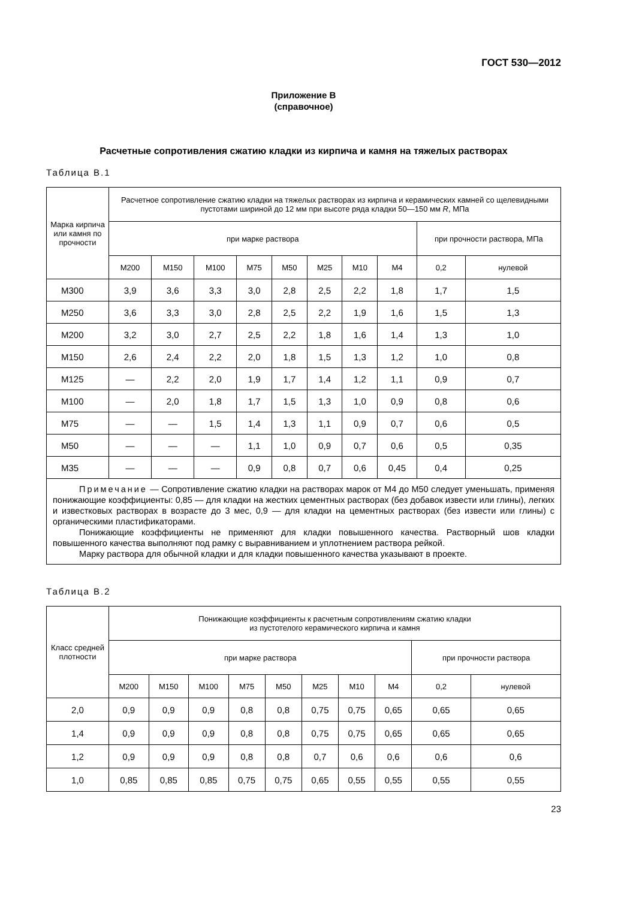ГОСТ 530—2012
Приложение В
(справочное)
Расчетные сопротивления сжатию кладки из кирпича и камня на тяжелых растворах
Таблица В.1
| Марка кирпича или камня по прочности | Расчетное сопротивление сжатию кладки на тяжелых растворах из кирпича и керамических камней со щеле­видными пустотами шириной до 12 мм при высоте ряда кладки 50—150 мм R , МПа | | | | | | | | | |
| --- | --- | --- | --- | --- | --- | --- | --- | --- | --- | --- |
| | при марке раствора | | | | | | | | при прочности раствора, МПа | |
| | М200 | М150 | М100 | М75 | М50 | М25 | М10 | М4 | 0,2 | нулевой |
| М300 | 3,9 | 3,6 | 3,3 | 3,0 | 2,8 | 2,5 | 2,2 | 1,8 | 1,7 | 1,5 |
| М250 | 3,6 | 3,3 | 3,0 | 2,8 | 2,5 | 2,2 | 1,9 | 1,6 | 1,5 | 1,3 |
| М200 | 3,2 | 3,0 | 2,7 | 2,5 | 2,2 | 1,8 | 1,6 | 1,4 | 1,3 | 1,0 |
| М150 | 2,6 | 2,4 | 2,2 | 2,0 | 1,8 | 1,5 | 1,3 | 1,2 | 1,0 | 0,8 |
| М125 | — | 2,2 | 2,0 | 1,9 | 1,7 | 1,4 | 1,2 | 1,1 | 0,9 | 0,7 |
| М100 | — | 2,0 | 1,8 | 1,7 | 1,5 | 1,3 | 1,0 | 0,9 | 0,8 | 0,6 |
| М75 | — | — | 1,5 | 1,4 | 1,3 | 1,1 | 0,9 | 0,7 | 0,6 | 0,5 |
| М50 | — | — | — | 1,1 | 1,0 | 0,9 | 0,7 | 0,6 | 0,5 | 0,35 |
| М35 | — | — | — | 0,9 | 0,8 | 0,7 | 0,6 | 0,45 | 0,4 | 0,25 |
| Примечание — Сопротивление сжатию кладки на растворах марок от М4 до М50 следует уменьшать, применяя понижающие коэффициенты: 0,85 — для кладки на жестких цементных растворах (без добавок изве­сти или глины), легких и известковых растворах в возрасте до 3 мес, 0,9 — для кладки на цементных растворах (без извести или глины) с органическими пластификаторами. Понижающие коэффициенты не применяют для кладки повышенного качества. Растворный шов кладки повышенного качества выполняют под рамку с выравниванием и уплотнением раствора рейкой. Марку раствора для обычной кладки и для кладки повышенного качества указывают в проекте. | | | | | | | | | | |
Таблица В.2
| Класс средней плотности | Понижающие коэффициенты к расчетным сопротивлениям сжатию кладки из пустотелого керамического кирпича и камня | | | | | | | | | |
| --- | --- | --- | --- | --- | --- | --- | --- | --- | --- | --- |
| | при марке раствора | | | | | | | | при прочности раствора | |
| | М200 | М150 | М100 | М75 | М50 | М25 | М10 | М4 | 0,2 | нулевой |
| 2,0 | 0,9 | 0,9 | 0,9 | 0,8 | 0,8 | 0,75 | 0,75 | 0,65 | 0,65 | 0,65 |
| 1,4 | 0,9 | 0,9 | 0,9 | 0,8 | 0,8 | 0,75 | 0,75 | 0,65 | 0,65 | 0,65 |
| 1,2 | 0,9 | 0,9 | 0,9 | 0,8 | 0,8 | 0,7 | 0,6 | 0,6 | 0,6 | 0,6 |
| 1,0 | 0,85 | 0,85 | 0,85 | 0,75 | 0,75 | 0,65 | 0,55 | 0,55 | 0,55 | 0,55 |
23